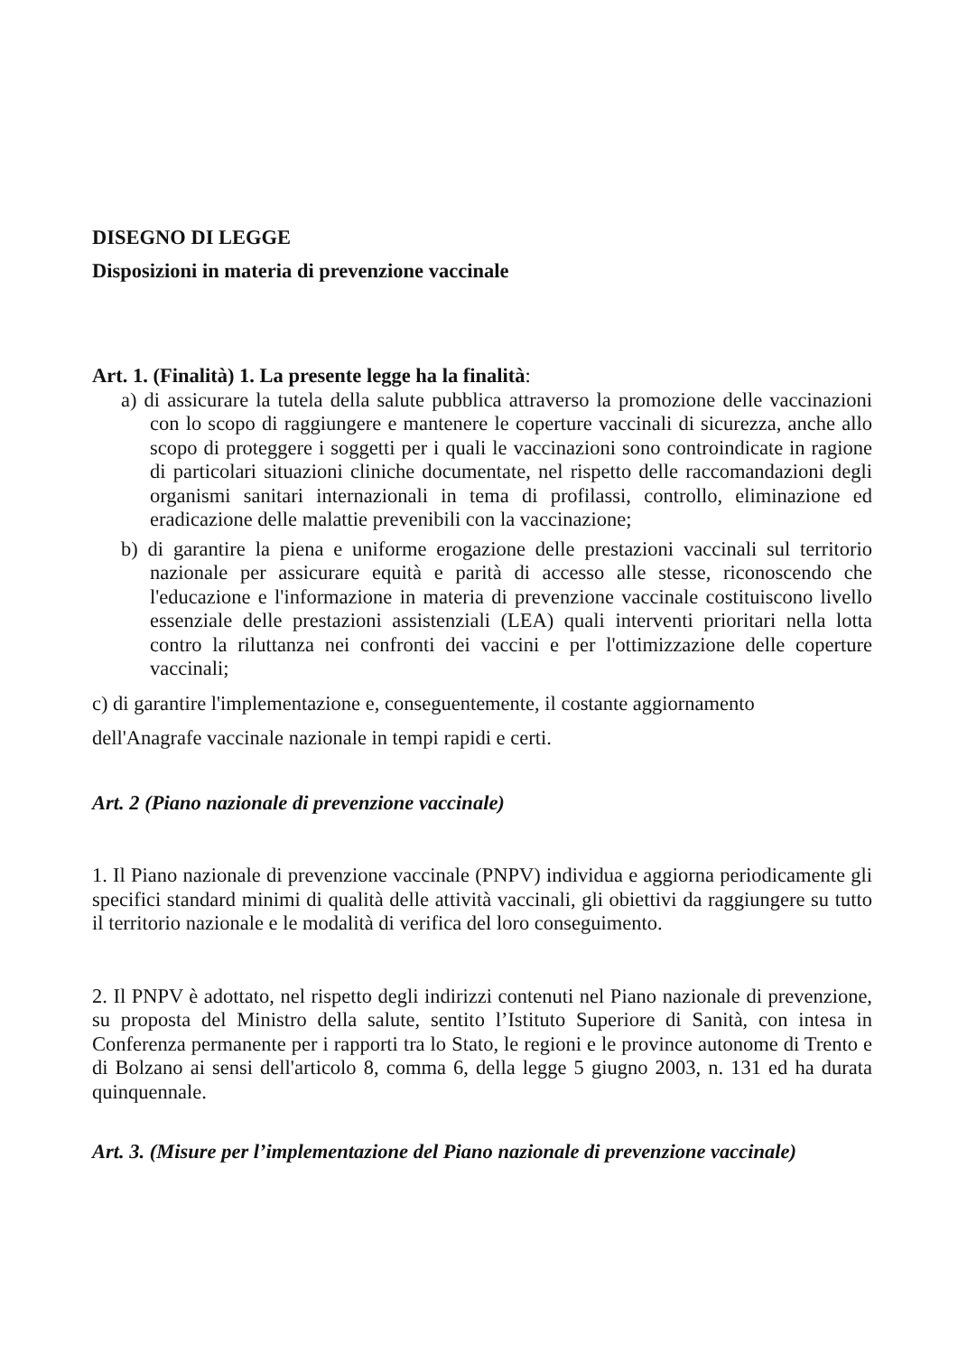DISEGNO DI LEGGE
Disposizioni in materia di prevenzione vaccinale
Art. 1. (Finalità) 1. La presente legge ha la finalità:
a) di assicurare la tutela della salute pubblica attraverso la promozione delle vaccinazioni con lo scopo di raggiungere e mantenere le coperture vaccinali di sicurezza, anche allo scopo di proteggere i soggetti per i quali le vaccinazioni sono controindicate in ragione di particolari situazioni cliniche documentate, nel rispetto delle raccomandazioni degli organismi sanitari internazionali in tema di profilassi, controllo, eliminazione ed eradicazione delle malattie prevenibili con la vaccinazione;
b) di garantire la piena e uniforme erogazione delle prestazioni vaccinali sul territorio nazionale per assicurare equità e parità di accesso alle stesse, riconoscendo che l'educazione e l'informazione in materia di prevenzione vaccinale costituiscono livello essenziale delle prestazioni assistenziali (LEA) quali interventi prioritari nella lotta contro la riluttanza nei confronti dei vaccini e per l'ottimizzazione delle coperture vaccinali;
c) di garantire l'implementazione e, conseguentemente, il costante aggiornamento
dell'Anagrafe vaccinale nazionale in tempi rapidi e certi.
Art. 2 (Piano nazionale di prevenzione vaccinale)
1. Il Piano nazionale di prevenzione vaccinale (PNPV) individua e aggiorna periodicamente gli specifici standard minimi di qualità delle attività vaccinali, gli obiettivi da raggiungere su tutto il territorio nazionale e le modalità di verifica del loro conseguimento.
2. Il PNPV è adottato, nel rispetto degli indirizzi contenuti nel Piano nazionale di prevenzione, su proposta del Ministro della salute, sentito l’Istituto Superiore di Sanità, con intesa in Conferenza permanente per i rapporti tra lo Stato, le regioni e le province autonome di Trento e di Bolzano ai sensi dell'articolo 8, comma 6, della legge 5 giugno 2003, n. 131 ed ha durata quinquennale.
Art. 3. (Misure per l’implementazione del Piano nazionale di prevenzione vaccinale)